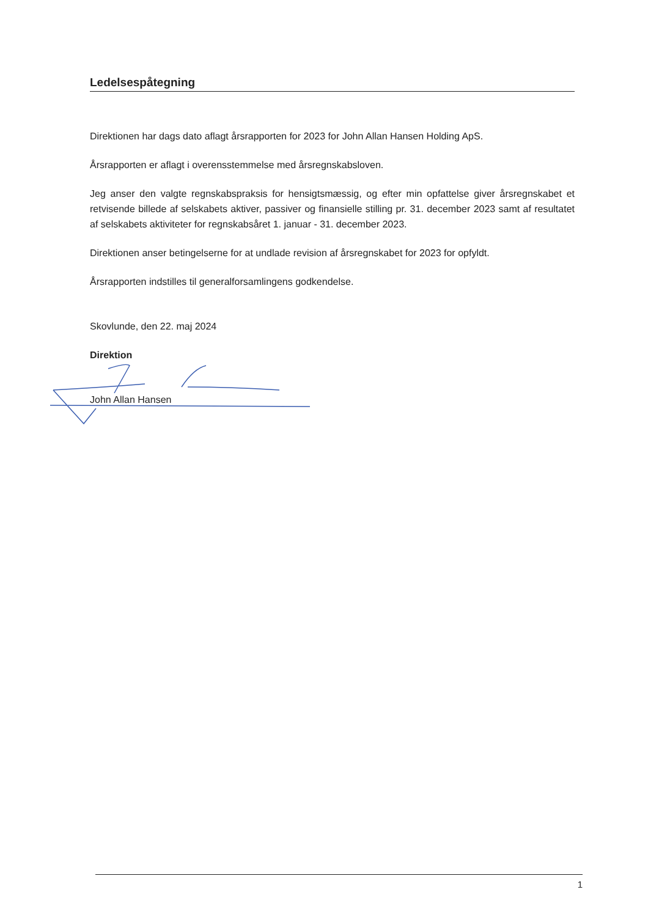Ledelsespåtegning
Direktionen har dags dato aflagt årsrapporten for 2023 for John Allan Hansen Holding ApS.
Årsrapporten er aflagt i overensstemmelse med årsregnskabsloven.
Jeg anser den valgte regnskabspraksis for hensigtsmæssig, og efter min opfattelse giver årsregnskabet et retvisende billede af selskabets aktiver, passiver og finansielle stilling pr. 31. december 2023 samt af resultatet af selskabets aktiviteter for regnskabsåret 1. januar - 31. december 2023.
Direktionen anser betingelserne for at undlade revision af årsregnskabet for 2023 for opfyldt.
Årsrapporten indstilles til generalforsamlingens godkendelse.
Skovlunde, den 22. maj 2024
Direktion
John Allan Hansen
1